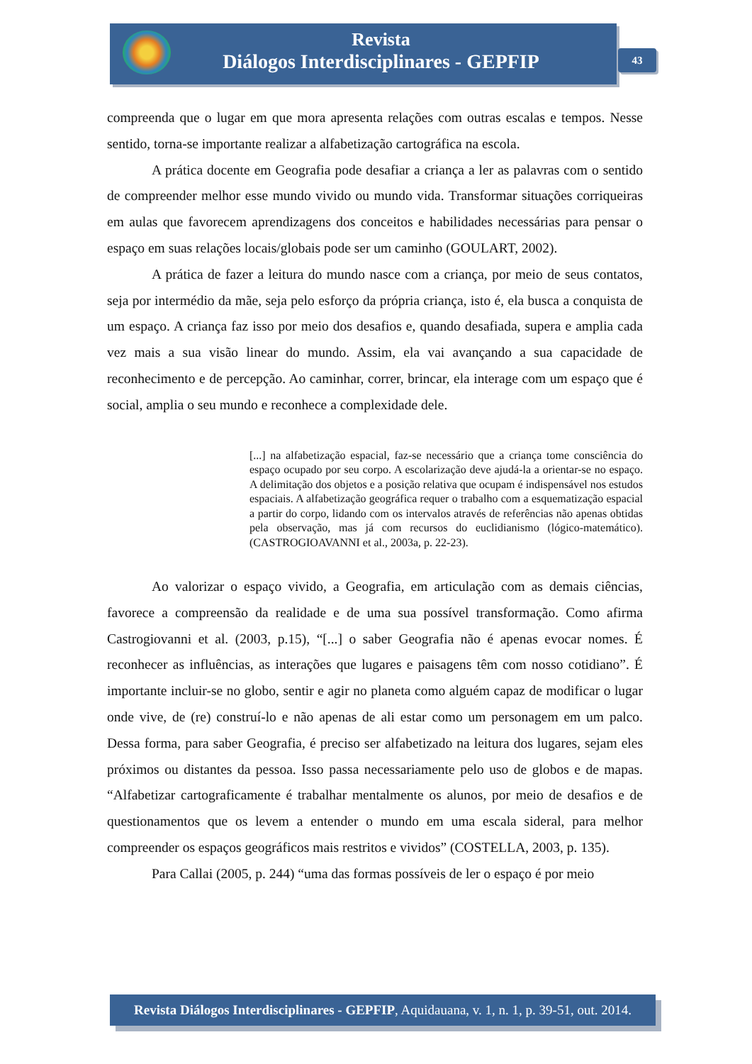Revista
Diálogos Interdisciplinares - GEPFIP
43
compreenda que o lugar em que mora apresenta relações com outras escalas e tempos. Nesse sentido, torna-se importante realizar a alfabetização cartográfica na escola.
A prática docente em Geografia pode desafiar a criança a ler as palavras com o sentido de compreender melhor esse mundo vivido ou mundo vida. Transformar situações corriqueiras em aulas que favorecem aprendizagens dos conceitos e habilidades necessárias para pensar o espaço em suas relações locais/globais pode ser um caminho (GOULART, 2002).
A prática de fazer a leitura do mundo nasce com a criança, por meio de seus contatos, seja por intermédio da mãe, seja pelo esforço da própria criança, isto é, ela busca a conquista de um espaço. A criança faz isso por meio dos desafios e, quando desafiada, supera e amplia cada vez mais a sua visão linear do mundo. Assim, ela vai avançando a sua capacidade de reconhecimento e de percepção. Ao caminhar, correr, brincar, ela interage com um espaço que é social, amplia o seu mundo e reconhece a complexidade dele.
[...] na alfabetização espacial, faz-se necessário que a criança tome consciência do espaço ocupado por seu corpo. A escolarização deve ajudá-la a orientar-se no espaço. A delimitação dos objetos e a posição relativa que ocupam é indispensável nos estudos espaciais. A alfabetização geográfica requer o trabalho com a esquematização espacial a partir do corpo, lidando com os intervalos através de referências não apenas obtidas pela observação, mas já com recursos do euclidianismo (lógico-matemático). (CASTROGIOAVANNI et al., 2003a, p. 22-23).
Ao valorizar o espaço vivido, a Geografia, em articulação com as demais ciências, favorece a compreensão da realidade e de uma sua possível transformação. Como afirma Castrogiovanni et al. (2003, p.15), “[...] o saber Geografia não é apenas evocar nomes. É reconhecer as influências, as interações que lugares e paisagens têm com nosso cotidiano”. É importante incluir-se no globo, sentir e agir no planeta como alguém capaz de modificar o lugar onde vive, de (re) construí-lo e não apenas de ali estar como um personagem em um palco. Dessa forma, para saber Geografia, é preciso ser alfabetizado na leitura dos lugares, sejam eles próximos ou distantes da pessoa. Isso passa necessariamente pelo uso de globos e de mapas. “Alfabetizar cartograficamente é trabalhar mentalmente os alunos, por meio de desafios e de questionamentos que os levem a entender o mundo em uma escala sideral, para melhor compreender os espaços geográficos mais restritos e vividos” (COSTELLA, 2003, p. 135).
Para Callai (2005, p. 244) “uma das formas possíveis de ler o espaço é por meio
Revista Diálogos Interdisciplinares - GEPFIP, Aquidauana, v. 1, n. 1, p. 39-51, out. 2014.